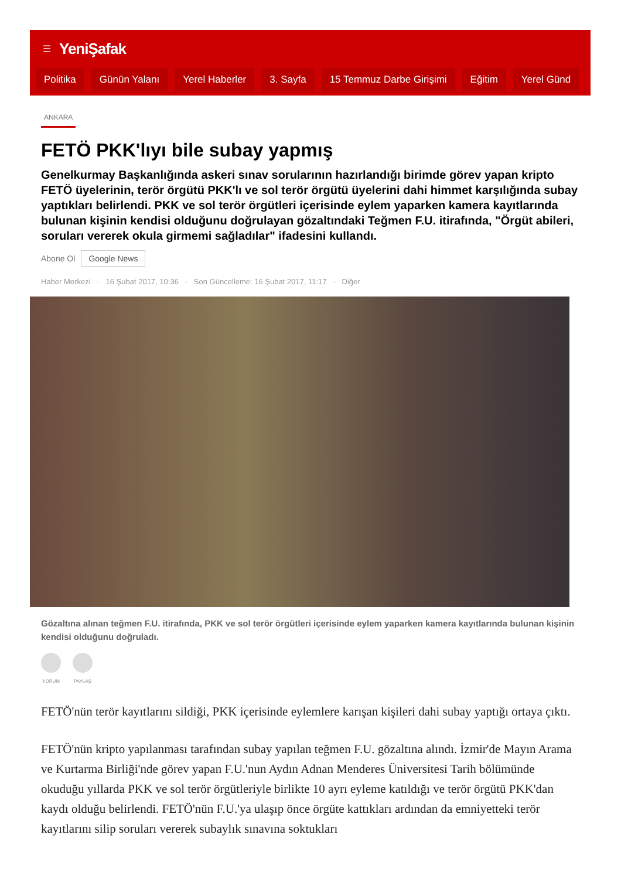☰ YeniŞafak
Politika Günün Yalanı Yerel Haberler 3. Sayfa 15 Temmuz Darbe Girişimi Eğitim Yerel Günd
ANKARA
FETÖ PKK'lıyı bile subay yapmış
Genelkurmay Başkanlığında askeri sınav sorularının hazırlandığı birimde görev yapan kripto FETÖ üyelerinin, terör örgütü PKK'lı ve sol terör örgütü üyelerini dahi himmet karşılığında subay yaptıkları belirlendi. PKK ve sol terör örgütleri içerisinde eylem yaparken kamera kayıtlarında bulunan kişinin kendisi olduğunu doğrulayan gözaltındaki Teğmen F.U. itirafında, "Örgüt abileri, soruları vererek okula girmemi sağladılar" ifadesini kullandı.
Abone Ol Google News
Haber Merkezi · 16 Şubat 2017, 10:36 · Son Güncelleme: 16 Şubat 2017, 11:17 · Diğer
Gözaltına alınan teğmen F.U. itirafında, PKK ve sol terör örgütleri içerisinde eylem yaparken kamera kayıtlarında bulunan kişinin kendisi olduğunu doğruladı.
YORUM PAYLAŞ
FETÖ'nün terör kayıtlarını sildiği, PKK içerisinde eylemlere karışan kişileri dahi subay yaptığı ortaya çıktı.
FETÖ'nün kripto yapılanması tarafından subay yapılan teğmen F.U. gözaltına alındı. İzmir'de Mayın Arama ve Kurtarma Birliği'nde görev yapan F.U.'nun Aydın Adnan Menderes Üniversitesi Tarih bölümünde okuduğu yıllarda PKK ve sol terör örgütleriyle birlikte 10 ayrı eyleme katıldığı ve terör örgütü PKK'dan kaydı olduğu belirlendi. FETÖ'nün F.U.'ya ulaşıp önce örgüte kattıkları ardından da emniyetteki terör kayıtlarını silip soruları vererek subaylık sınavına soktukları